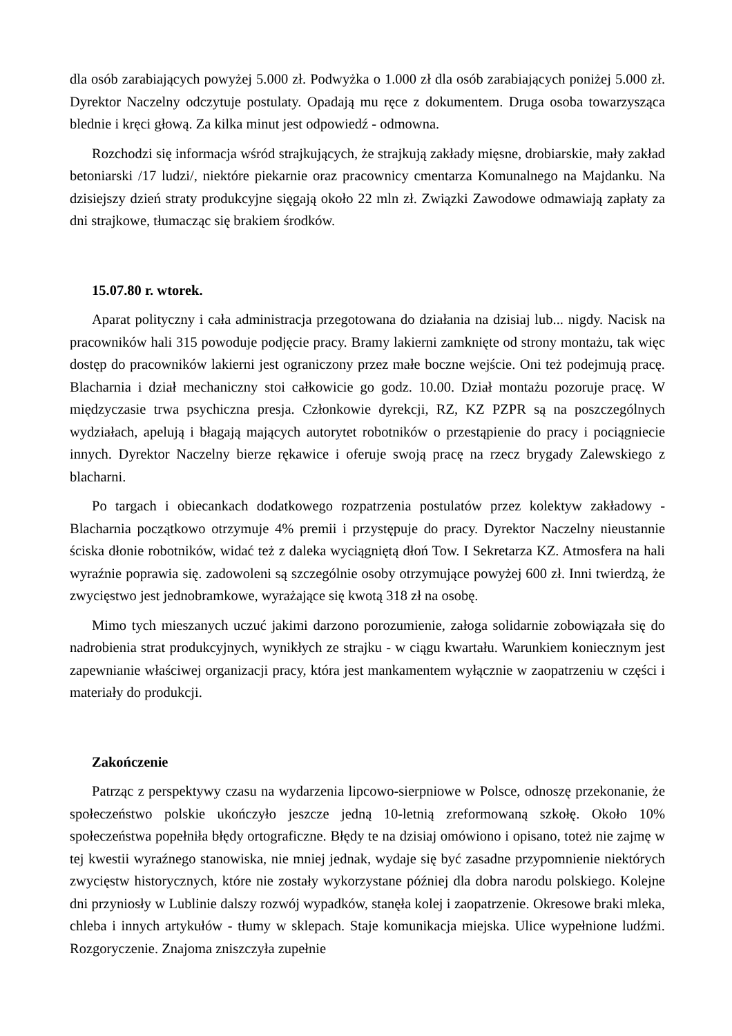dla osób zarabiających powyżej 5.000 zł. Podwyżka o 1.000 zł dla osób zarabiających poniżej 5.000 zł. Dyrektor Naczelny odczytuje postulaty. Opadają mu ręce z dokumentem. Druga osoba towarzysząca blednie i kręci głową. Za kilka minut jest odpowiedź - odmowna.
Rozchodzi się informacja wśród strajkujących, że strajkują zakłady mięsne, drobiarskie, mały zakład betoniarski /17 ludzi/, niektóre piekarnie oraz pracownicy cmentarza Komunalnego na Majdanku. Na dzisiejszy dzień straty produkcyjne sięgają około 22 mln zł. Związki Zawodowe odmawiają zapłaty za dni strajkowe, tłumacząc się brakiem środków.
15.07.80 r. wtorek.
Aparat polityczny i cała administracja przegotowana do działania na dzisiaj lub... nigdy. Nacisk na pracowników hali 315 powoduje podjęcie pracy. Bramy lakierni zamknięte od strony montażu, tak więc dostęp do pracowników lakierni jest ograniczony przez małe boczne wejście. Oni też podejmują pracę. Blacharnia i dział mechaniczny stoi całkowicie go godz. 10.00. Dział montażu pozoruje pracę. W międzyczasie trwa psychiczna presja. Członkowie dyrekcji, RZ, KZ PZPR są na poszczególnych wydziałach, apelują i błagają mających autorytet robotników o przestąpienie do pracy i pociągniecie innych. Dyrektor Naczelny bierze rękawice i oferuje swoją pracę na rzecz brygady Zalewskiego z blacharni.
Po targach i obiecankach dodatkowego rozpatrzenia postulatów przez kolektyw zakładowy - Blacharnia początkowo otrzymuje 4% premii i przystępuje do pracy. Dyrektor Naczelny nieustannie ściska dłonie robotników, widać też z daleka wyciągniętą dłoń Tow. I Sekretarza KZ. Atmosfera na hali wyraźnie poprawia się. zadowoleni są szczególnie osoby otrzymujące powyżej 600 zł. Inni twierdzą, że zwycięstwo jest jednobramkowe, wyrażające się kwotą 318 zł na osobę.
Mimo tych mieszanych uczuć jakimi darzono porozumienie, załoga solidarnie zobowiązała się do nadrobienia strat produkcyjnych, wynikłych ze strajku - w ciągu kwartału. Warunkiem koniecznym jest zapewnianie właściwej organizacji pracy, która jest mankamentem wyłącznie w zaopatrzeniu w części i materiały do produkcji.
Zakończenie
Patrząc z perspektywy czasu na wydarzenia lipcowo-sierpniowe w Polsce, odnoszę przekonanie, że społeczeństwo polskie ukończyło jeszcze jedną 10-letnią zreformowaną szkołę. Około 10% społeczeństwa popełniła błędy ortograficzne. Błędy te na dzisiaj omówiono i opisano, toteż nie zajmę w tej kwestii wyraźnego stanowiska, nie mniej jednak, wydaje się być zasadne przypomnienie niektórych zwycięstw historycznych, które nie zostały wykorzystane później dla dobra narodu polskiego. Kolejne dni przyniosły w Lublinie dalszy rozwój wypadków, stanęła kolej i zaopatrzenie. Okresowe braki mleka, chleba i innych artykułów - tłumy w sklepach. Staje komunikacja miejska. Ulice wypełnione ludźmi. Rozgoryczenie. Znajoma zniszczyła zupełnie